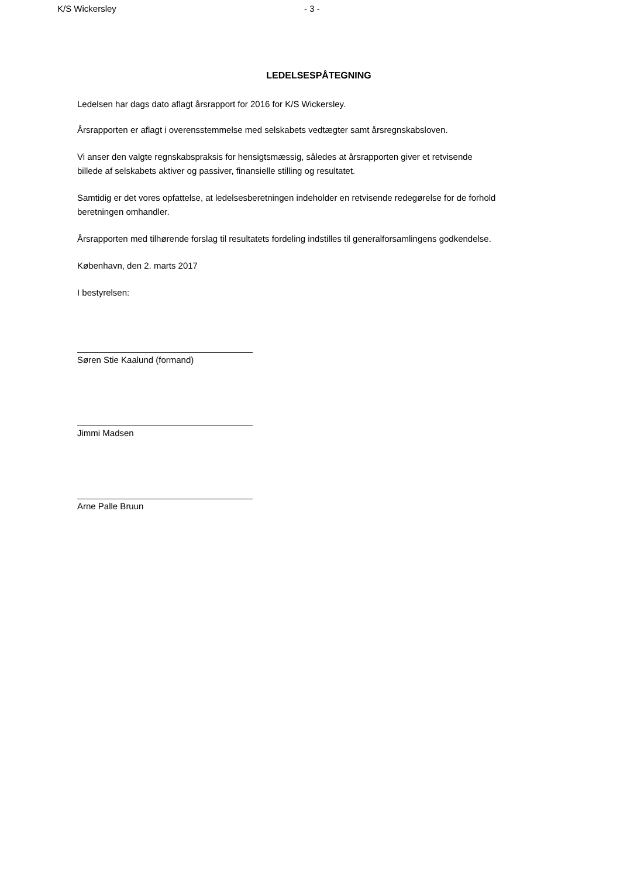K/S Wickersley - 3 -
LEDELSESPÅTEGNING
Ledelsen har dags dato aflagt årsrapport for 2016 for K/S Wickersley.
Årsrapporten er aflagt i overensstemmelse med selskabets vedtægter samt årsregnskabsloven.
Vi anser den valgte regnskabspraksis for hensigtsmæssig, således at årsrapporten giver et retvisende billede af selskabets aktiver og passiver, finansielle stilling og resultatet.
Samtidig er det vores opfattelse, at ledelsesberetningen indeholder en retvisende redegørelse for de forhold beretningen omhandler.
Årsrapporten med tilhørende forslag til resultatets fordeling indstilles til generalforsamlingens godkendelse.
København, den 2. marts 2017
I bestyrelsen:
Søren Stie Kaalund (formand)
Jimmi Madsen
Arne Palle Bruun